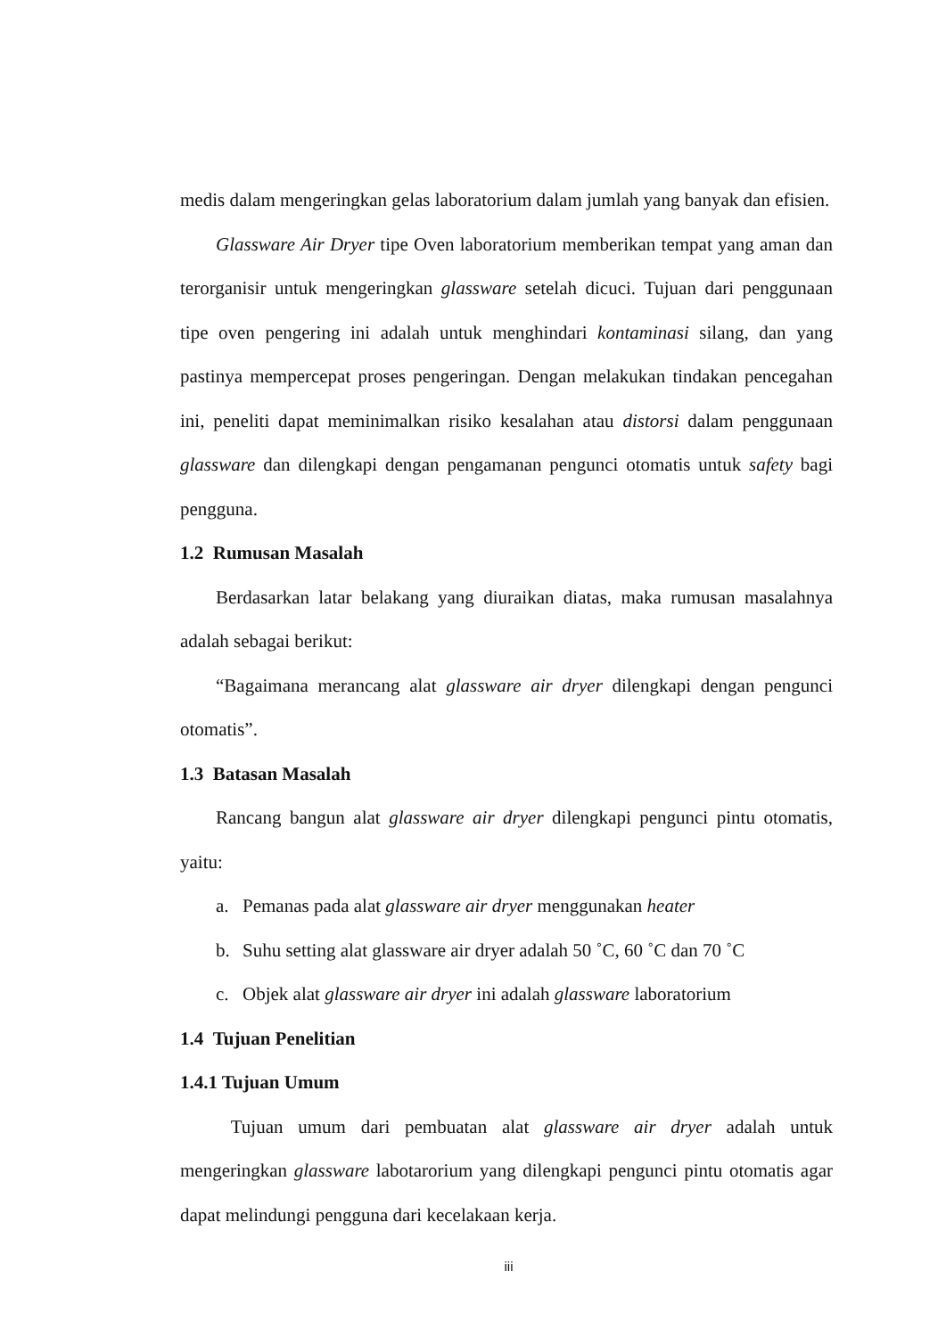medis dalam mengeringkan gelas laboratorium dalam jumlah yang banyak dan efisien.
Glassware Air Dryer tipe Oven laboratorium memberikan tempat yang aman dan terorganisir untuk mengeringkan glassware setelah dicuci. Tujuan dari penggunaan tipe oven pengering ini adalah untuk menghindari kontaminasi silang, dan yang pastinya mempercepat proses pengeringan. Dengan melakukan tindakan pencegahan ini, peneliti dapat meminimalkan risiko kesalahan atau distorsi dalam penggunaan glassware dan dilengkapi dengan pengamanan pengunci otomatis untuk safety bagi pengguna.
1.2 Rumusan Masalah
Berdasarkan latar belakang yang diuraikan diatas, maka rumusan masalahnya adalah sebagai berikut:
“Bagaimana merancang alat glassware air dryer dilengkapi dengan pengunci otomatis”.
1.3 Batasan Masalah
Rancang bangun alat glassware air dryer dilengkapi pengunci pintu otomatis, yaitu:
a. Pemanas pada alat glassware air dryer menggunakan heater
b. Suhu setting alat glassware air dryer adalah 50 ˚C, 60 ˚C dan 70 ˚C
c. Objek alat glassware air dryer ini adalah glassware laboratorium
1.4 Tujuan Penelitian
1.4.1 Tujuan Umum
Tujuan umum dari pembuatan alat glassware air dryer adalah untuk mengeringkan glassware labotarorium yang dilengkapi pengunci pintu otomatis agar dapat melindungi pengguna dari kecelakaan kerja.
iii